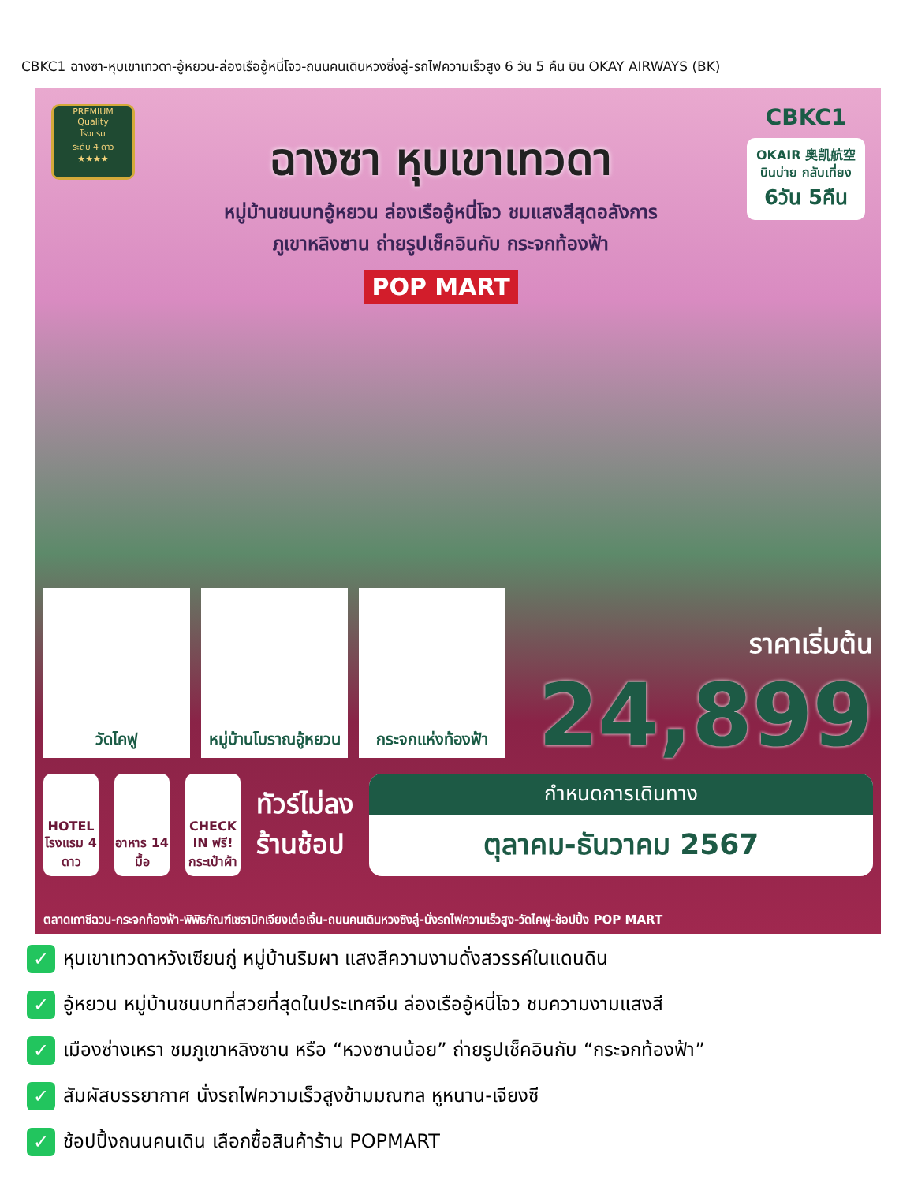CBKC1 ฉางซา-หุบเขาเทวดา-อู้หยวน-ล่องเรืออู้หนี่โจว-ถนนคนเดินหวงซิ่งลู่-รถไฟความเร็วสูง 6 วัน 5 คืน บิน OKAY AIRWAYS (BK)
PREMIUM
Quality
โรงแรม
ระดับ 4 ดาว
★★★★
ฉางซา หุบเขาเทวดา
หมู่บ้านชนบทอู้หยวน ล่องเรืออู้หนี่โจว ชมแสงสีสุดอลังการ
ภูเขาหลิงซาน ถ่ายรูปเช็คอินกับ กระจกท้องฟ้า
POP MART
CBKC1
OKAIR 奥凯航空 บินบ่าย กลับเที่ยง
6วัน 5คืน
วัดไคฟู หมู่บ้านโบราณอู้หยวน
กระจกแห่งท้องฟ้า
ราคาเริ่มต้น
24,899
HOTEL โรงแรม 4 ดาว
อาหาร 14 มื้อ
CHECK IN ฟรี! กระเป๋าผ้า
ทัวร์ไม่ลง
ร้านช้อป
กำหนดการเดินทาง
ตุลาคม-ธันวาคม 2567
ตลาดเถาซีฉวน-กระจกท้องฟ้า-พิพิธภัณฑ์เซรามิกเจียงเต๋อเจิ้น-ถนนคนเดินหวงซิงลู่-นั่งรถไฟความเร็วสูง-วัดไคฟู-ช้อปปิ้ง POP MART
✓ หุบเขาเทวดาหวังเซียนกู่ หมู่บ้านริมผา แสงสีความงามดั่งสวรรค์ในแดนดิน
✓ อู้หยวน หมู่บ้านชนบทที่สวยที่สุดในประเทศจีน ล่องเรืออู้หนี่โจว ชมความงามแสงสี
✓ เมืองซ่างเหรา ชมภูเขาหลิงซาน หรือ “หวงซานน้อย” ถ่ายรูปเช็คอินกับ “กระจกท้องฟ้า”
✓ สัมผัสบรรยากาศ นั่งรถไฟความเร็วสูงข้ามมณฑล หูหนาน-เจียงซี
✓ ช้อปปิ้งถนนคนเดิน เลือกซื้อสินค้าร้าน POPMART